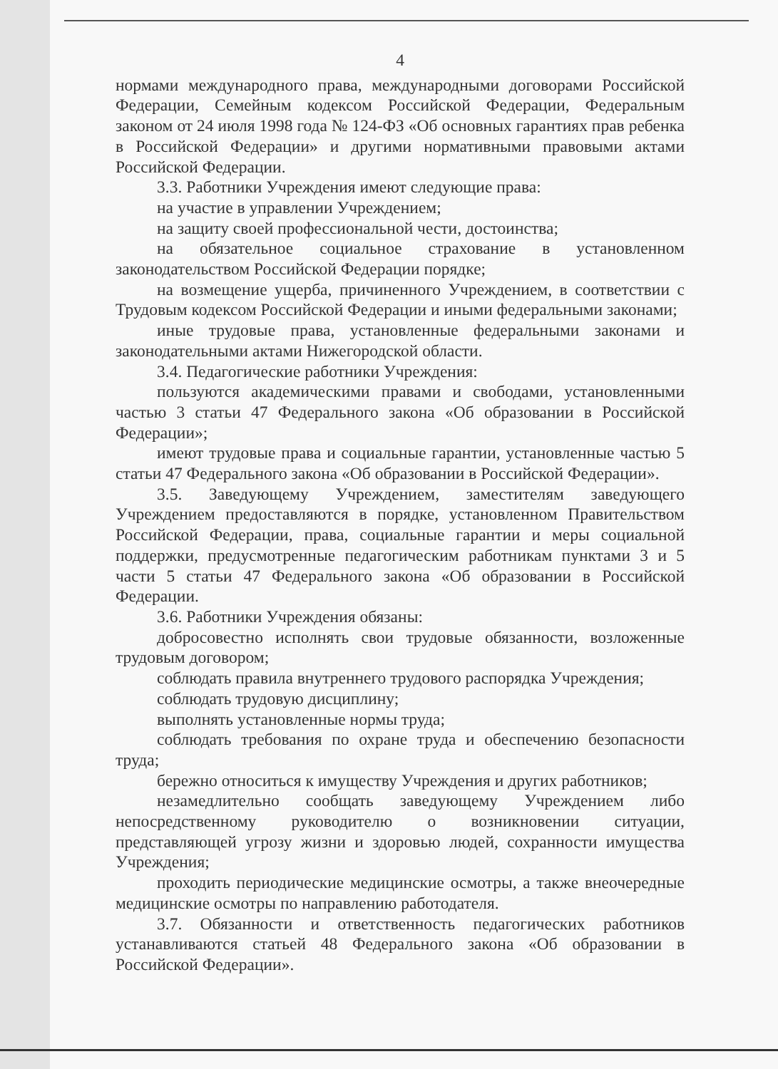4
нормами международного права, международными договорами Российской Федерации, Семейным кодексом Российской Федерации, Федеральным законом от 24 июля 1998 года № 124-ФЗ «Об основных гарантиях прав ребенка в Российской Федерации» и другими нормативными правовыми актами Российской Федерации.
3.3. Работники Учреждения имеют следующие права:
на участие в управлении Учреждением;
на защиту своей профессиональной чести, достоинства;
на обязательное социальное страхование в установленном законодательством Российской Федерации порядке;
на возмещение ущерба, причиненного Учреждением, в соответствии с Трудовым кодексом Российской Федерации и иными федеральными законами;
иные трудовые права, установленные федеральными законами и законодательными актами Нижегородской области.
3.4. Педагогические работники Учреждения:
пользуются академическими правами и свободами, установленными частью 3 статьи 47 Федерального закона «Об образовании в Российской Федерации»;
имеют трудовые права и социальные гарантии, установленные частью 5 статьи 47 Федерального закона «Об образовании в Российской Федерации».
3.5. Заведующему Учреждением, заместителям заведующего Учреждением предоставляются в порядке, установленном Правительством Российской Федерации, права, социальные гарантии и меры социальной поддержки, предусмотренные педагогическим работникам пунктами 3 и 5 части 5 статьи 47 Федерального закона «Об образовании в Российской Федерации.
3.6. Работники Учреждения обязаны:
добросовестно исполнять свои трудовые обязанности, возложенные трудовым договором;
соблюдать правила внутреннего трудового распорядка Учреждения;
соблюдать трудовую дисциплину;
выполнять установленные нормы труда;
соблюдать требования по охране труда и обеспечению безопасности труда;
бережно относиться к имуществу Учреждения и других работников;
незамедлительно сообщать заведующему Учреждением либо непосредственному руководителю о возникновении ситуации, представляющей угрозу жизни и здоровью людей, сохранности имущества Учреждения;
проходить периодические медицинские осмотры, а также внеочередные медицинские осмотры по направлению работодателя.
3.7. Обязанности и ответственность педагогических работников устанавливаются статьей 48 Федерального закона «Об образовании в Российской Федерации».